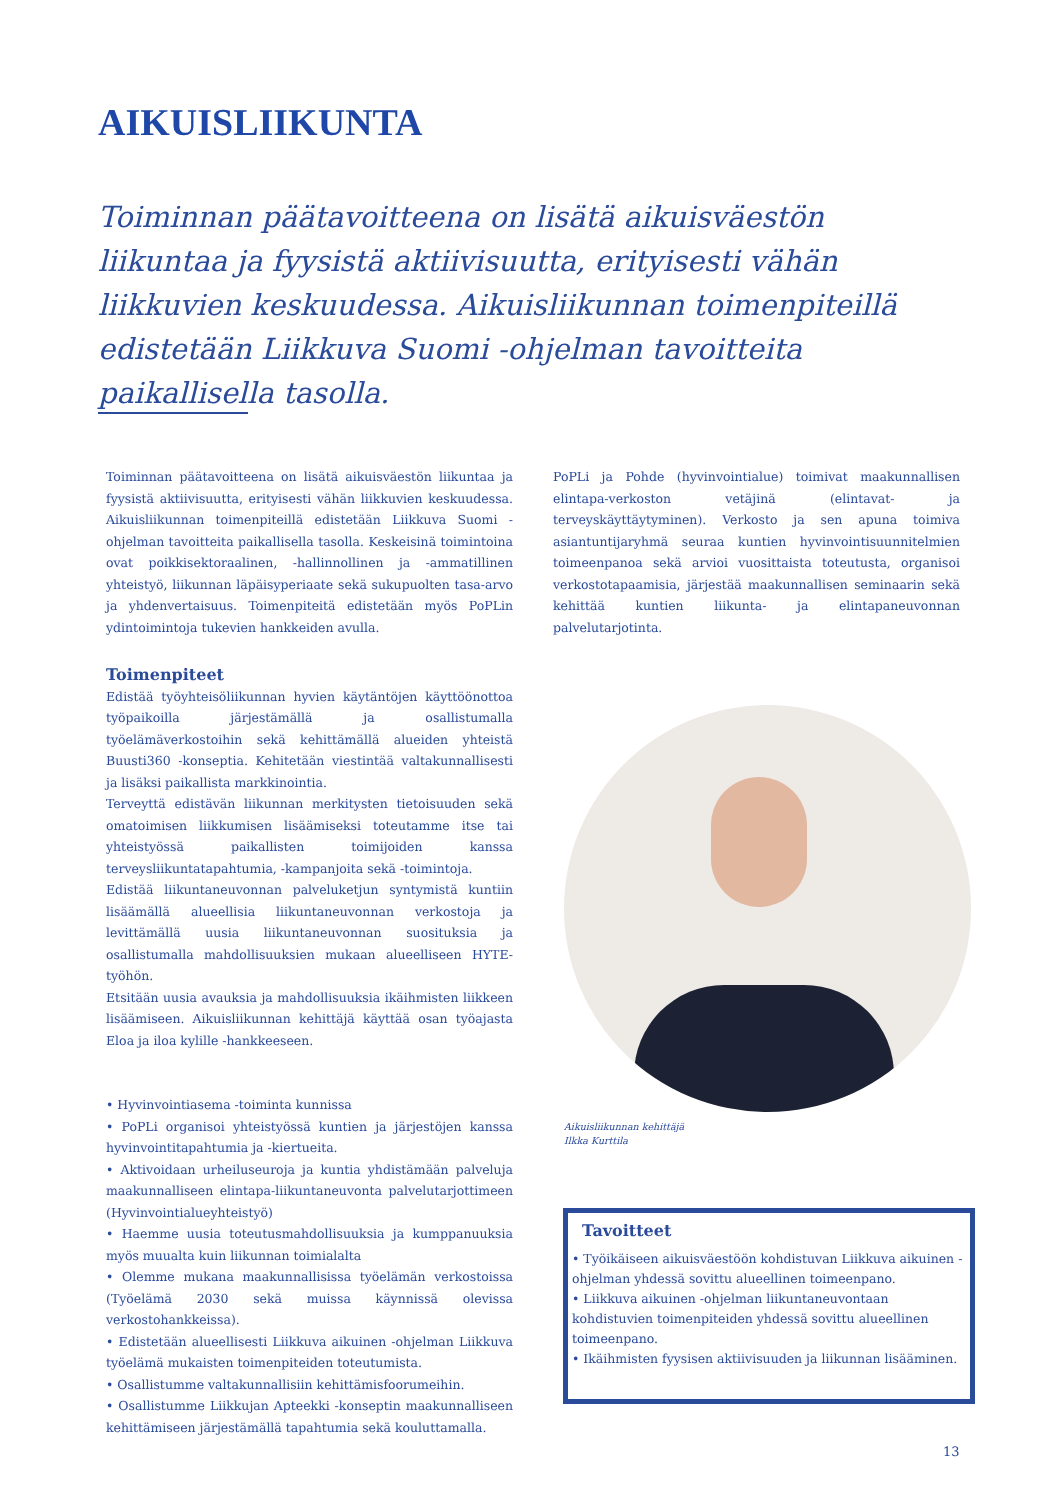AIKUISLIIKUNTA
Toiminnan päätavoitteena on lisätä aikuisväestön liikuntaa ja fyysistä aktiivisuutta, erityisesti vähän liikkuvien keskuudessa. Aikuisliikunnan toimenpiteillä edistetään Liikkuva Suomi -ohjelman tavoitteita paikallisella tasolla.
Toiminnan päätavoitteena on lisätä aikuisväestön liikuntaa ja fyysistä aktiivisuutta, erityisesti vähän liikkuvien keskuudessa. Aikuisliikunnan toimenpiteillä edistetään Liikkuva Suomi -ohjelman tavoitteita paikallisella tasolla. Keskeisinä toimintoina ovat poikkisektoraalinen, -hallinnollinen ja -ammatillinen yhteistyö, liikunnan läpäisyperiaate sekä sukupuolten tasa-arvo ja yhdenvertaisuus. Toimenpiteitä edistetään myös PoPLin ydintoimintoja tukevien hankkeiden avulla.
Toimenpiteet
Edistää työyhteisöliikunnan hyvien käytäntöjen käyttöönottoa työpaikoilla järjestämällä ja osallistumalla työelämäverkostoihin sekä kehittämällä alueiden yhteistä Buusti360 -konseptia. Kehitetään viestintää valtakunnallisesti ja lisäksi paikallista markkinointia.
Terveyttä edistävän liikunnan merkitysten tietoisuuden sekä omatoimisen liikkumisen lisäämiseksi toteutamme itse tai yhteistyössä paikallisten toimijoiden kanssa terveysliikuntatapahtumia, -kampanjoita sekä -toimintoja.
Edistää liikuntaneuvonnan palveluketjun syntymistä kuntiin lisäämällä alueellisia liikuntaneuvonnan verkostoja ja levittämällä uusia liikuntaneuvonnan suosituksia ja osallistumalla mahdollisuuksien mukaan alueelliseen HYTE-työhön.
Etsitään uusia avauksia ja mahdollisuuksia ikäihmisten liikkeen lisäämiseen. Aikuisliikunnan kehittäjä käyttää osan työajasta Eloa ja iloa kylille -hankkeeseen.
• Hyvinvointiasema -toiminta kunnissa
• PoPLi organisoi yhteistyössä kuntien ja järjestöjen kanssa hyvinvointitapahtumia ja -kiertueita.
• Aktivoidaan urheiluseuroja ja kuntia yhdistämään palveluja maakunnalliseen elintapa-liikuntaneuvonta palvelutarjottimeen (Hyvinvointialueyhteistyö)
• Haemme uusia toteutusmahdollisuuksia ja kumppanuuksia myös muualta kuin liikunnan toimialalta
• Olemme mukana maakunnallisissa työelämän verkostoissa (Työelämä 2030 sekä muissa käynnissä olevissa verkostohankkeissa).
• Edistetään alueellisesti Liikkuva aikuinen -ohjelman Liikkuva työelämä mukaisten toimenpiteiden toteutumista.
• Osallistumme valtakunnallisiin kehittämisfoorumeihin.
• Osallistumme Liikkujan Apteekki -konseptin maakunnalliseen kehittämiseen järjestämällä tapahtumia sekä kouluttamalla.
PoPLi ja Pohde (hyvinvointialue) toimivat maakunnallisen elintapa-verkoston vetäjinä (elintavat- ja terveyskäyttäytyminen). Verkosto ja sen apuna toimiva asiantuntijaryhmä seuraa kuntien hyvinvointisuunnitelmien toimeenpanoa sekä arvioi vuosittaista toteutusta, organisoi verkostotapaamisia, järjestää maakunnallisen seminaarin sekä kehittää kuntien liikunta- ja elintapaneuvonnan palvelutarjotinta.
Aikuisliikunnan kehittäjä
Ilkka Kurttila
Tavoitteet
• Työikäiseen aikuisväestöön kohdistuvan Liikkuva aikuinen -ohjelman yhdessä sovittu alueellinen toimeenpano.
• Liikkuva aikuinen -ohjelman liikuntaneuvontaan kohdistuvien toimenpiteiden yhdessä sovittu alueellinen toimeenpano.
• Ikäihmisten fyysisen aktiivisuuden ja liikunnan lisääminen.
13